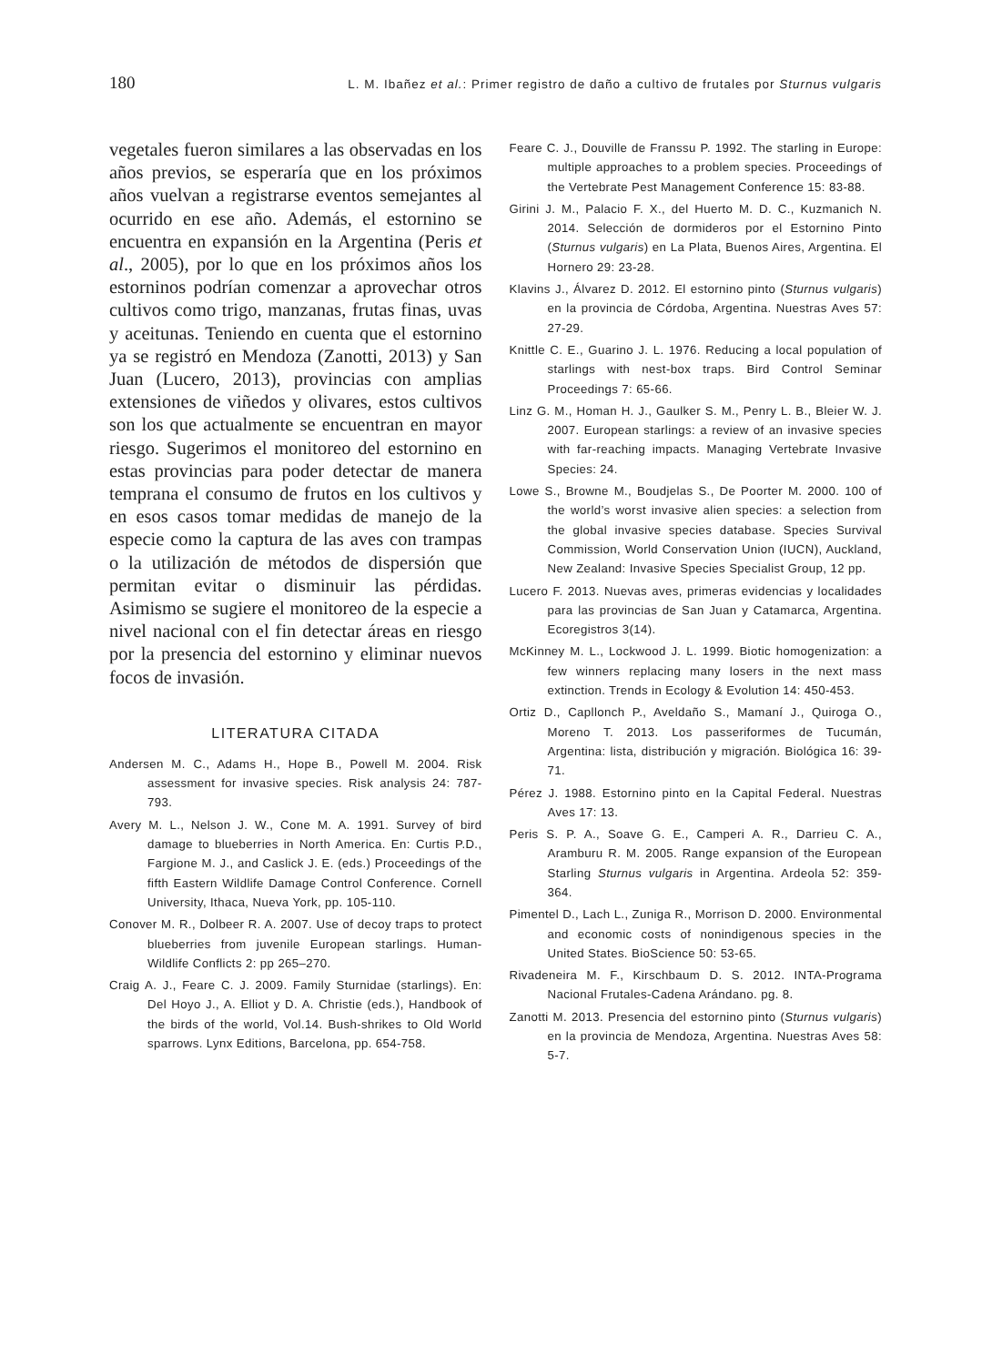180 L. M. Ibañez et al.: Primer registro de daño a cultivo de frutales por Sturnus vulgaris
vegetales fueron similares a las observadas en los años previos, se esperaría que en los próximos años vuelvan a registrarse eventos semejantes al ocurrido en ese año. Además, el estornino se encuentra en expansión en la Argentina (Peris et al., 2005), por lo que en los próximos años los estorninos podrían comenzar a aprovechar otros cultivos como trigo, manzanas, frutas finas, uvas y aceitunas. Teniendo en cuenta que el estornino ya se registró en Mendoza (Zanotti, 2013) y San Juan (Lucero, 2013), provincias con amplias extensiones de viñedos y olivares, estos cultivos son los que actualmente se encuentran en mayor riesgo. Sugerimos el monitoreo del estornino en estas provincias para poder detectar de manera temprana el consumo de frutos en los cultivos y en esos casos tomar medidas de manejo de la especie como la captura de las aves con trampas o la utilización de métodos de dispersión que permitan evitar o disminuir las pérdidas. Asimismo se sugiere el monitoreo de la especie a nivel nacional con el fin detectar áreas en riesgo por la presencia del estornino y eliminar nuevos focos de invasión.
LITERATURA CITADA
Andersen M. C., Adams H., Hope B., Powell M. 2004. Risk assessment for invasive species. Risk analysis 24: 787-793.
Avery M. L., Nelson J. W., Cone M. A. 1991. Survey of bird damage to blueberries in North America. En: Curtis P.D., Fargione M. J., and Caslick J. E. (eds.) Proceedings of the fifth Eastern Wildlife Damage Control Conference. Cornell University, Ithaca, Nueva York, pp. 105-110.
Conover M. R., Dolbeer R. A. 2007. Use of decoy traps to protect blueberries from juvenile European starlings. Human-Wildlife Conflicts 2: pp 265–270.
Craig A. J., Feare C. J. 2009. Family Sturnidae (starlings). En: Del Hoyo J., A. Elliot y D. A. Christie (eds.), Handbook of the birds of the world, Vol.14. Bush-shrikes to Old World sparrows. Lynx Editions, Barcelona, pp. 654-758.
Feare C. J., Douville de Franssu P. 1992. The starling in Europe: multiple approaches to a problem species. Proceedings of the Vertebrate Pest Management Conference 15: 83-88.
Girini J. M., Palacio F. X., del Huerto M. D. C., Kuzmanich N. 2014. Selección de dormideros por el Estornino Pinto (Sturnus vulgaris) en La Plata, Buenos Aires, Argentina. El Hornero 29: 23-28.
Klavins J., Álvarez D. 2012. El estornino pinto (Sturnus vulgaris) en la provincia de Córdoba, Argentina. Nuestras Aves 57: 27-29.
Knittle C. E., Guarino J. L. 1976. Reducing a local population of starlings with nest-box traps. Bird Control Seminar Proceedings 7: 65-66.
Linz G. M., Homan H. J., Gaulker S. M., Penry L. B., Bleier W. J. 2007. European starlings: a review of an invasive species with far-reaching impacts. Managing Vertebrate Invasive Species: 24.
Lowe S., Browne M., Boudjelas S., De Poorter M. 2000. 100 of the world’s worst invasive alien species: a selection from the global invasive species database. Species Survival Commission, World Conservation Union (IUCN), Auckland, New Zealand: Invasive Species Specialist Group, 12 pp.
Lucero F. 2013. Nuevas aves, primeras evidencias y localidades para las provincias de San Juan y Catamarca, Argentina. Ecoregistros 3(14).
McKinney M. L., Lockwood J. L. 1999. Biotic homogenization: a few winners replacing many losers in the next mass extinction. Trends in Ecology & Evolution 14: 450-453.
Ortiz D., Capllonch P., Aveldaño S., Mamaní J., Quiroga O., Moreno T. 2013. Los passeriformes de Tucumán, Argentina: lista, distribución y migración. Biológica 16: 39-71.
Pérez J. 1988. Estornino pinto en la Capital Federal. Nuestras Aves 17: 13.
Peris S. P. A., Soave G. E., Camperi A. R., Darrieu C. A., Aramburu R. M. 2005. Range expansion of the European Starling Sturnus vulgaris in Argentina. Ardeola 52: 359-364.
Pimentel D., Lach L., Zuniga R., Morrison D. 2000. Environmental and economic costs of nonindigenous species in the United States. BioScience 50: 53-65.
Rivadeneira M. F., Kirschbaum D. S. 2012. INTA-Programa Nacional Frutales-Cadena Arándano. pg. 8.
Zanotti M. 2013. Presencia del estornino pinto (Sturnus vulgaris) en la provincia de Mendoza, Argentina. Nuestras Aves 58: 5-7.